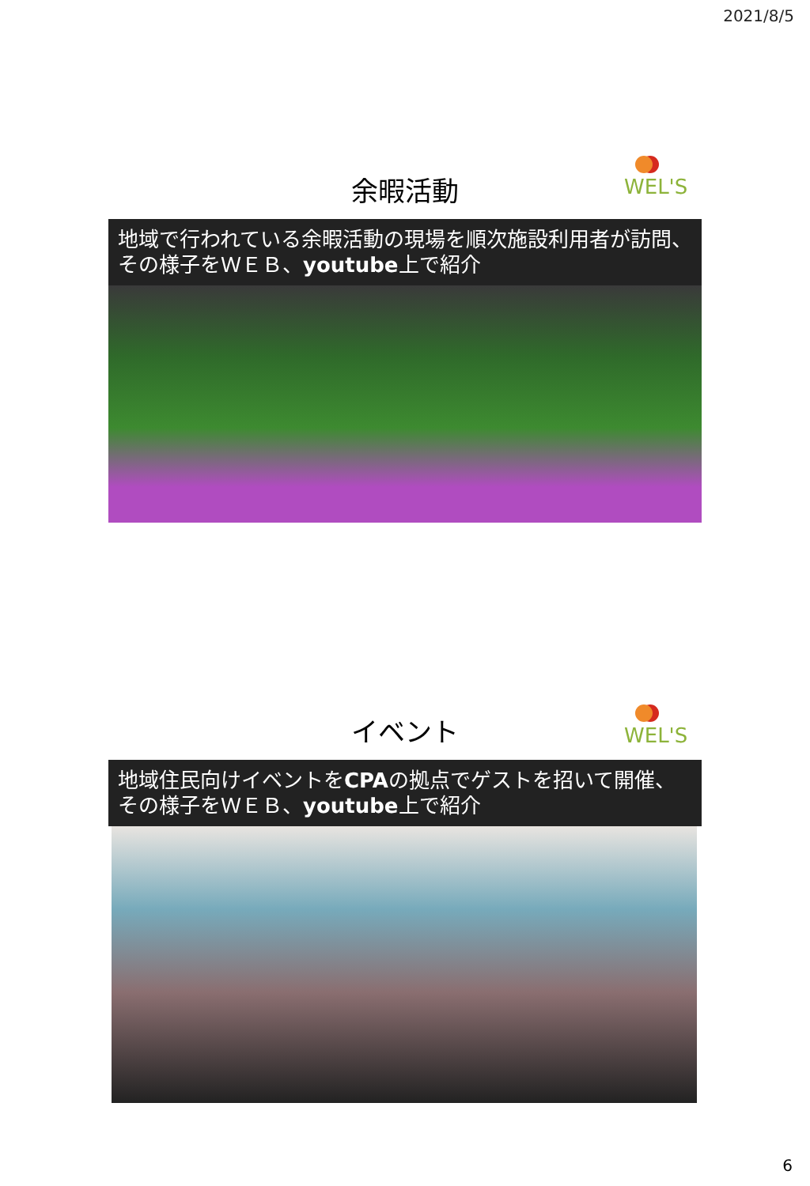2021/8/5
WEL'S
余暇活動
地域で行われている余暇活動の現場を順次施設利用者が訪問、その様子をＷＥＢ、youtube上で紹介
WEL'S
イベント
地域住民向けイベントをCPAの拠点でゲストを招いて開催、その様子をＷＥＢ、youtube上で紹介
6